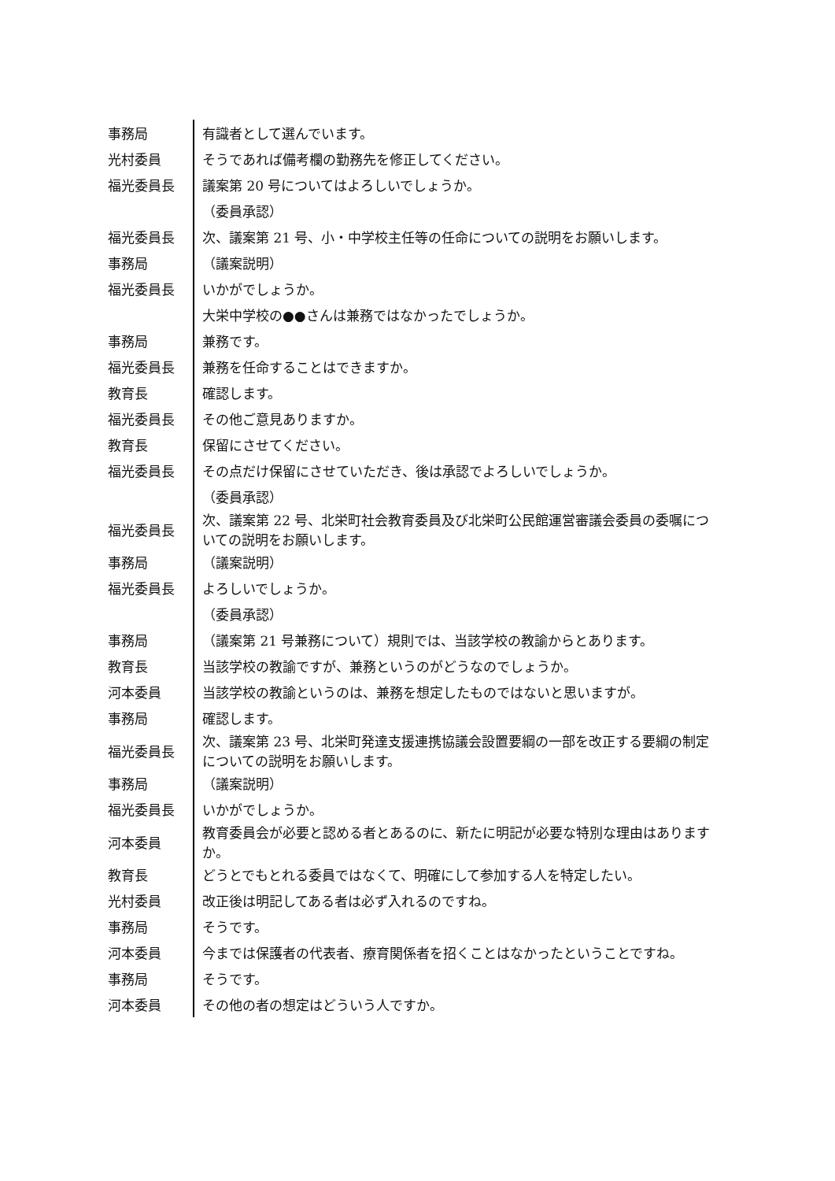| 事務局 | 有識者として選んでいます。 |
| 光村委員 | そうであれば備考欄の勤務先を修正してください。 |
| 福光委員長 | 議案第 20 号についてはよろしいでしょうか。 |
| | （委員承認） |
| 福光委員長 | 次、議案第 21 号、小・中学校主任等の任命についての説明をお願いします。 |
| 事務局 | （議案説明） |
| 福光委員長 | いかがでしょうか。 |
| | 大栄中学校の●●さんは兼務ではなかったでしょうか。 |
| 事務局 | 兼務です。 |
| 福光委員長 | 兼務を任命することはできますか。 |
| 教育長 | 確認します。 |
| 福光委員長 | その他ご意見ありますか。 |
| 教育長 | 保留にさせてください。 |
| 福光委員長 | その点だけ保留にさせていただき、後は承認でよろしいでしょうか。 |
| | （委員承認） |
| 福光委員長 | 次、議案第 22 号、北栄町社会教育委員及び北栄町公民館運営審議会委員の委嘱についての説明をお願いします。 |
| 事務局 | （議案説明） |
| 福光委員長 | よろしいでしょうか。 |
| | （委員承認） |
| 事務局 | （議案第 21 号兼務について）規則では、当該学校の教諭からとあります。 |
| 教育長 | 当該学校の教諭ですが、兼務というのがどうなのでしょうか。 |
| 河本委員 | 当該学校の教諭というのは、兼務を想定したものではないと思いますが。 |
| 事務局 | 確認します。 |
| 福光委員長 | 次、議案第 23 号、北栄町発達支援連携協議会設置要綱の一部を改正する要綱の制定についての説明をお願いします。 |
| 事務局 | （議案説明） |
| 福光委員長 | いかがでしょうか。 |
| 河本委員 | 教育委員会が必要と認める者とあるのに、新たに明記が必要な特別な理由はありますか。 |
| 教育長 | どうとでもとれる委員ではなくて、明確にして参加する人を特定したい。 |
| 光村委員 | 改正後は明記してある者は必ず入れるのですね。 |
| 事務局 | そうです。 |
| 河本委員 | 今までは保護者の代表者、療育関係者を招くことはなかったということですね。 |
| 事務局 | そうです。 |
| 河本委員 | その他の者の想定はどういう人ですか。 |